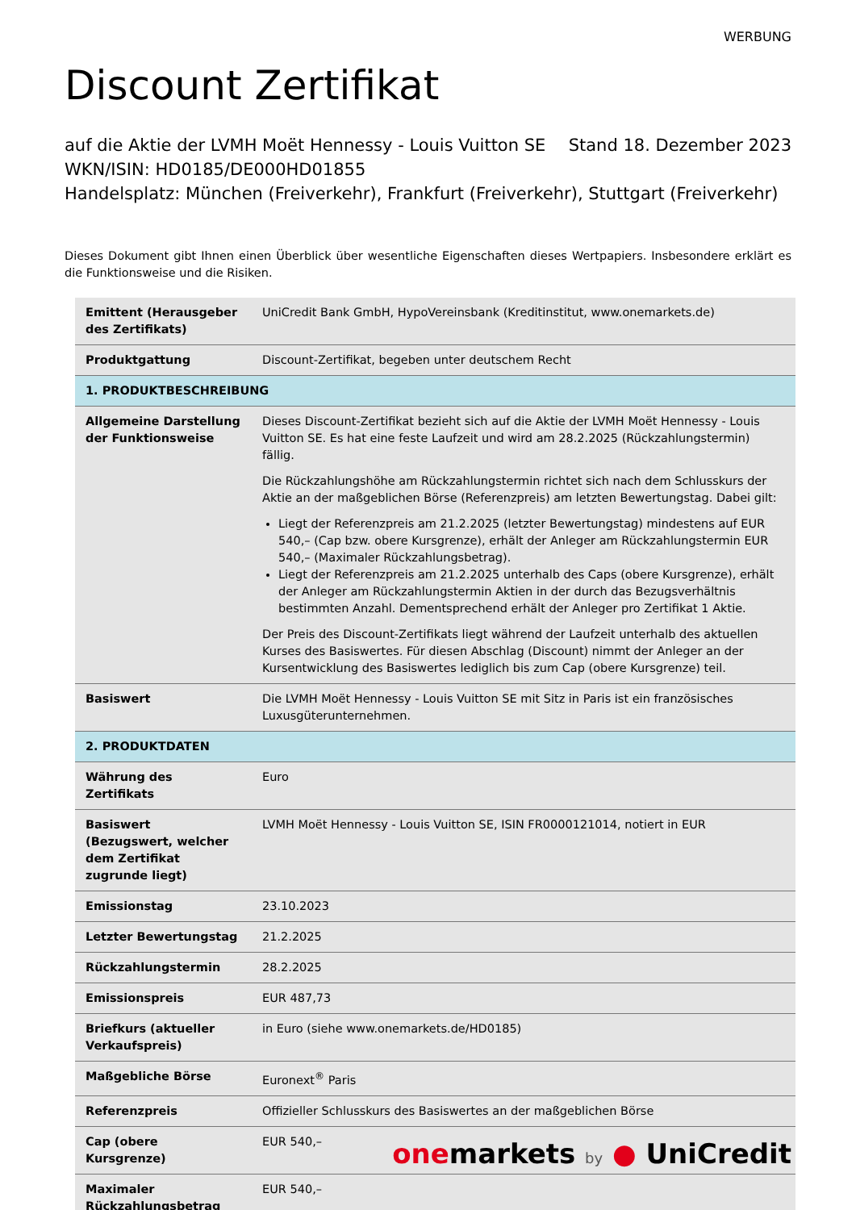WERBUNG
Discount Zertifikat
auf die Aktie der LVMH Moët Hennessy - Louis Vuitton SE Stand 18. Dezember 2023
WKN/ISIN: HD0185/DE000HD01855
Handelsplatz: München (Freiverkehr), Frankfurt (Freiverkehr), Stuttgart (Freiverkehr)
Dieses Dokument gibt Ihnen einen Überblick über wesentliche Eigenschaften dieses Wertpapiers. Insbesondere erklärt es die Funktionsweise und die Risiken.
| Emittent (Herausgeber des Zertifikats) | UniCredit Bank GmbH, HypoVereinsbank (Kreditinstitut, www.onemarkets.de) |
| Produktgattung | Discount-Zertifikat, begeben unter deutschem Recht |
| 1. PRODUKTBESCHREIBUNG | |
| Allgemeine Darstellung der Funktionsweise | Dieses Discount-Zertifikat bezieht sich auf die Aktie der LVMH Moët Hennessy - Louis Vuitton SE. Es hat eine feste Laufzeit und wird am 28.2.2025 (Rückzahlungstermin) fällig. Die Rückzahlungshöhe am Rückzahlungstermin richtet sich nach dem Schlusskurs der Aktie an der maßgeblichen Börse (Referenzpreis) am letzten Bewertungstag. Dabei gilt: Liegt der Referenzpreis am 21.2.2025 (letzter Bewertungstag) mindestens auf EUR 540,– (Cap bzw. obere Kursgrenze), erhält der Anleger am Rückzahlungstermin EUR 540,– (Maximaler Rückzahlungsbetrag). Liegt der Referenzpreis am 21.2.2025 unterhalb des Caps (obere Kursgrenze), erhält der Anleger am Rückzahlungstermin Aktien in der durch das Bezugsverhältnis bestimmten Anzahl. Dementsprechend erhält der Anleger pro Zertifikat 1 Aktie. Der Preis des Discount-Zertifikats liegt während der Laufzeit unterhalb des aktuellen Kurses des Basiswertes. Für diesen Abschlag (Discount) nimmt der Anleger an der Kursentwicklung des Basiswertes lediglich bis zum Cap (obere Kursgrenze) teil. |
| Basiswert | Die LVMH Moët Hennessy - Louis Vuitton SE mit Sitz in Paris ist ein französisches Luxusgüterunternehmen. |
| 2. PRODUKTDATEN | |
| Währung des Zertifikats | Euro |
| Basiswert (Bezugswert, welcher dem Zertifikat zugrunde liegt) | LVMH Moët Hennessy - Louis Vuitton SE, ISIN FR0000121014, notiert in EUR |
| Emissionstag | 23.10.2023 |
| Letzter Bewertungstag | 21.2.2025 |
| Rückzahlungstermin | 28.2.2025 |
| Emissionspreis | EUR 487,73 |
| Briefkurs (aktueller Verkaufspreis) | in Euro (siehe www.onemarkets.de/HD0185) |
| Maßgebliche Börse | Euronext<sup>®</sup> Paris |
| Referenzpreis | Offizieller Schlusskurs des Basiswertes an der maßgeblichen Börse |
| Cap (obere Kursgrenze) | EUR 540,– |
| Maximaler Rückzahlungsbetrag | EUR 540,– |
onemarkets by ● UniCredit